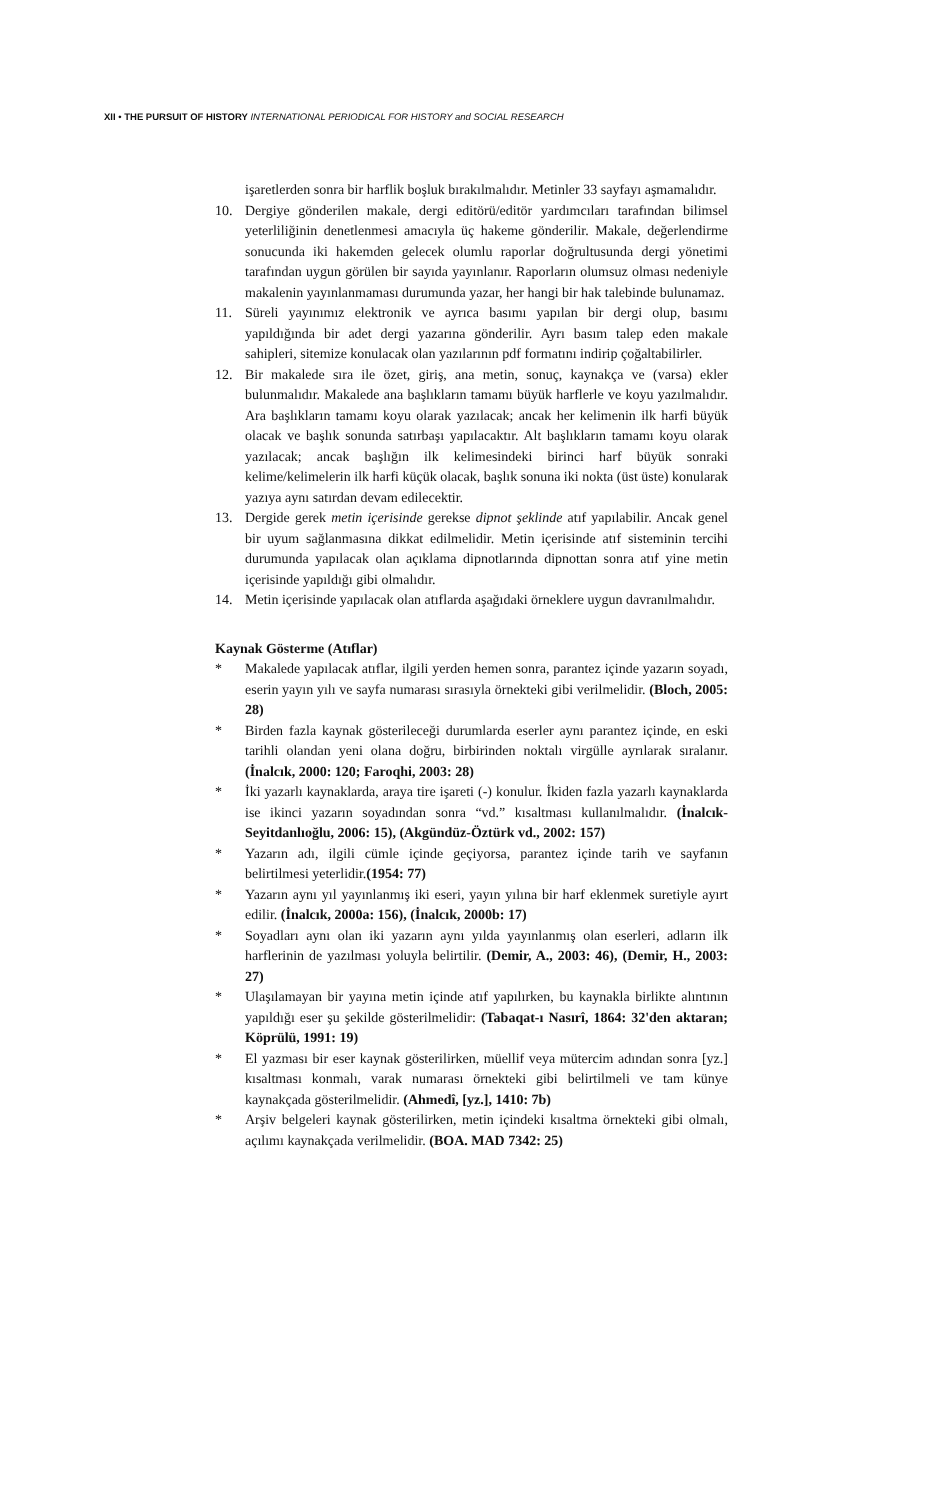XII • THE PURSUIT OF HISTORY INTERNATIONAL PERIODICAL FOR HISTORY and SOCIAL RESEARCH
işaretlerden sonra bir harflik boşluk bırakılmalıdır. Metinler 33 sayfayı aşmamalıdır.
10. Dergiye gönderilen makale, dergi editörü/editör yardımcıları tarafından bilimsel yeterliliğinin denetlenmesi amacıyla üç hakeme gönderilir. Makale, değerlendirme sonucunda iki hakemden gelecek olumlu raporlar doğrultusunda dergi yönetimi tarafından uygun görülen bir sayıda yayınlanır. Raporların olumsuz olması nedeniyle makalenin yayınlanmaması durumunda yazar, her hangi bir hak talebinde bulunamaz.
11. Süreli yayınımız elektronik ve ayrıca basımı yapılan bir dergi olup, basımı yapıldığında bir adet dergi yazarına gönderilir. Ayrı basım talep eden makale sahipleri, sitemize konulacak olan yazılarının pdf formatını indirip çoğaltabilirler.
12. Bir makalede sıra ile özet, giriş, ana metin, sonuç, kaynakça ve (varsa) ekler bulunmalıdır. Makalede ana başlıkların tamamı büyük harflerle ve koyu yazılmalıdır. Ara başlıkların tamamı koyu olarak yazılacak; ancak her kelimenin ilk harfi büyük olacak ve başlık sonunda satırbaşı yapılacaktır. Alt başlıkların tamamı koyu olarak yazılacak; ancak başlığın ilk kelimesindeki birinci harf büyük sonraki kelime/kelimelerin ilk harfi küçük olacak, başlık sonuna iki nokta (üst üste) konularak yazıya aynı satırdan devam edilecektir.
13. Dergide gerek metin içerisinde gerekse dipnot şeklinde atıf yapılabilir. Ancak genel bir uyum sağlanmasına dikkat edilmelidir. Metin içerisinde atıf sisteminin tercihi durumunda yapılacak olan açıklama dipnotlarında dipnottan sonra atıf yine metin içerisinde yapıldığı gibi olmalıdır.
14. Metin içerisinde yapılacak olan atıflarda aşağıdaki örneklere uygun davranılmalıdır.
Kaynak Gösterme (Atıflar)
* Makalede yapılacak atıflar, ilgili yerden hemen sonra, parantez içinde yazarın soyadı, eserin yayın yılı ve sayfa numarası sırasıyla örnekteki gibi verilmelidir. (Bloch, 2005: 28)
* Birden fazla kaynak gösterileceği durumlarda eserler aynı parantez içinde, en eski tarihli olandan yeni olana doğru, birbirinden noktalı virgülle ayrılarak sıralanır. (İnalcık, 2000: 120; Faroqhi, 2003: 28)
* İki yazarlı kaynaklarda, araya tire işareti (-) konulur. İkiden fazla yazarlı kaynaklarda ise ikinci yazarın soyadından sonra “vd.” kısaltması kullanılmalıdır. (İnalcık-Seyitdanlıoğlu, 2006: 15), (Akgündüz-Öztürk vd., 2002: 157)
* Yazarın adı, ilgili cümle içinde geçiyorsa, parantez içinde tarih ve sayfanın belirtilmesi yeterlidir.(1954: 77)
* Yazarın aynı yıl yayınlanmış iki eseri, yayın yılına bir harf eklenmek suretiyle ayırt edilir. (İnalcık, 2000a: 156), (İnalcık, 2000b: 17)
* Soyadları aynı olan iki yazarın aynı yılda yayınlanmış olan eserleri, adların ilk harflerinin de yazılması yoluyla belirtilir. (Demir, A., 2003: 46), (Demir, H., 2003: 27)
* Ulaşılamayan bir yayına metin içinde atıf yapılırken, bu kaynakla birlikte alıntının yapıldığı eser şu şekilde gösterilmelidir: (Tabaqat-ı Nasırî, 1864: 32'den aktaran; Köprülü, 1991: 19)
* El yazması bir eser kaynak gösterilirken, müellif veya mütercim adından sonra [yz.] kısaltması konmalı, varak numarası örnekteki gibi belirtilmeli ve tam künye kaynakçada gösterilmelidir. (Ahmedî, [yz.], 1410: 7b)
* Arşiv belgeleri kaynak gösterilirken, metin içindeki kısaltma örnekteki gibi olmalı, açılımı kaynakçada verilmelidir. (BOA. MAD 7342: 25)